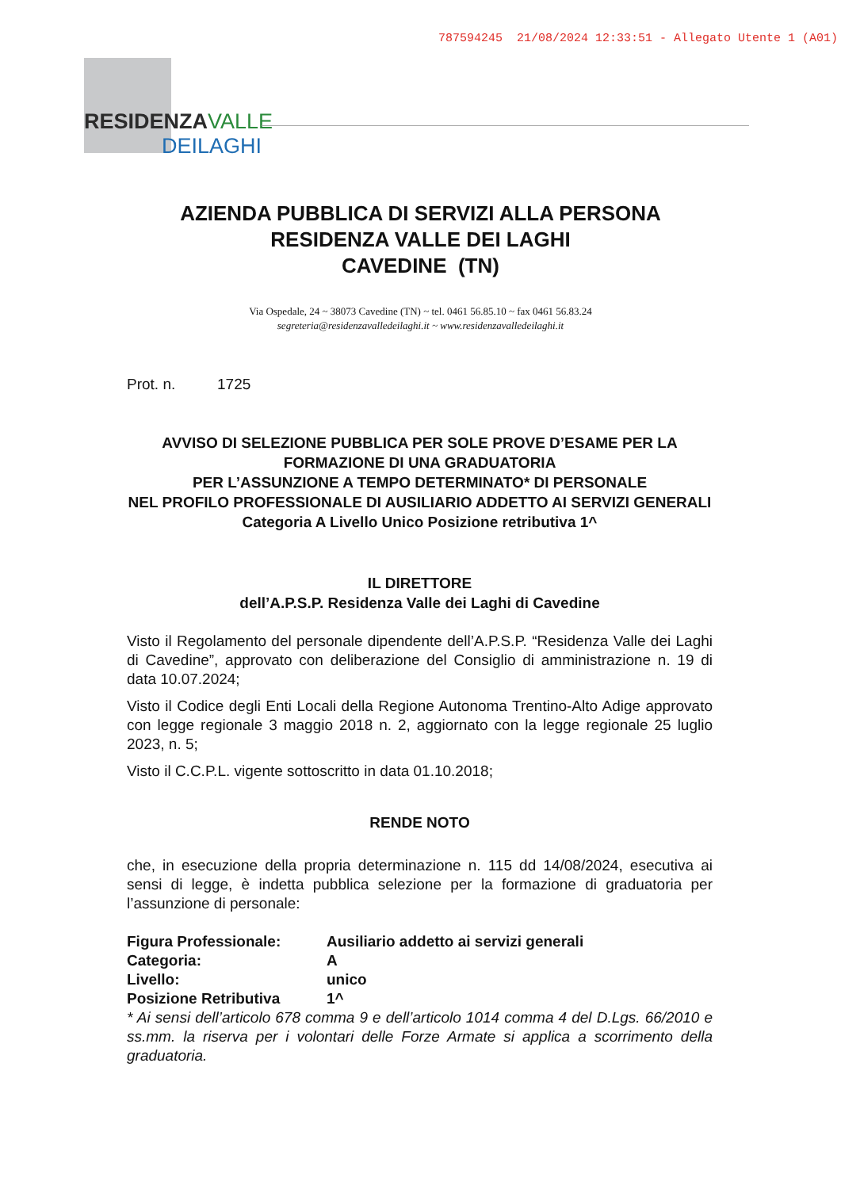787594245 21/08/2024 12:33:51 - Allegato Utente 1 (A01)
RESIDENZAVALLE
DEILAGHI
AZIENDA PUBBLICA DI SERVIZI ALLA PERSONA
RESIDENZA VALLE DEI LAGHI
CAVEDINE (TN)
Via Ospedale, 24 ~ 38073 Cavedine (TN) ~ tel. 0461 56.85.10 ~ fax 0461 56.83.24
segreteria@residenzavalledeilaghi.it ~ www.residenzavalledeilaghi.it
Prot. n. 1725
AVVISO DI SELEZIONE PUBBLICA PER SOLE PROVE D’ESAME PER LA FORMAZIONE DI UNA GRADUATORIA
PER L’ASSUNZIONE A TEMPO DETERMINATO* DI PERSONALE
NEL PROFILO PROFESSIONALE DI AUSILIARIO ADDETTO AI SERVIZI GENERALI
Categoria A Livello Unico Posizione retributiva 1^
IL DIRETTORE
dell’A.P.S.P. Residenza Valle dei Laghi di Cavedine
Visto il Regolamento del personale dipendente dell’A.P.S.P. “Residenza Valle dei Laghi di Cavedine”, approvato con deliberazione del Consiglio di amministrazione n. 19 di data 10.07.2024;
Visto il Codice degli Enti Locali della Regione Autonoma Trentino-Alto Adige approvato con legge regionale 3 maggio 2018 n. 2, aggiornato con la legge regionale 25 luglio 2023, n. 5;
Visto il C.C.P.L. vigente sottoscritto in data 01.10.2018;
RENDE NOTO
che, in esecuzione della propria determinazione n. 115 dd 14/08/2024, esecutiva ai sensi di legge, è indetta pubblica selezione per la formazione di graduatoria per l’assunzione di personale:
| Figura Professionale: | Ausiliario addetto ai servizi generali |
| Categoria: | A |
| Livello: | unico |
| Posizione Retributiva | 1^ |
* Ai sensi dell’articolo 678 comma 9 e dell’articolo 1014 comma 4 del D.Lgs. 66/2010 e ss.mm. la riserva per i volontari delle Forze Armate si applica a scorrimento della graduatoria.